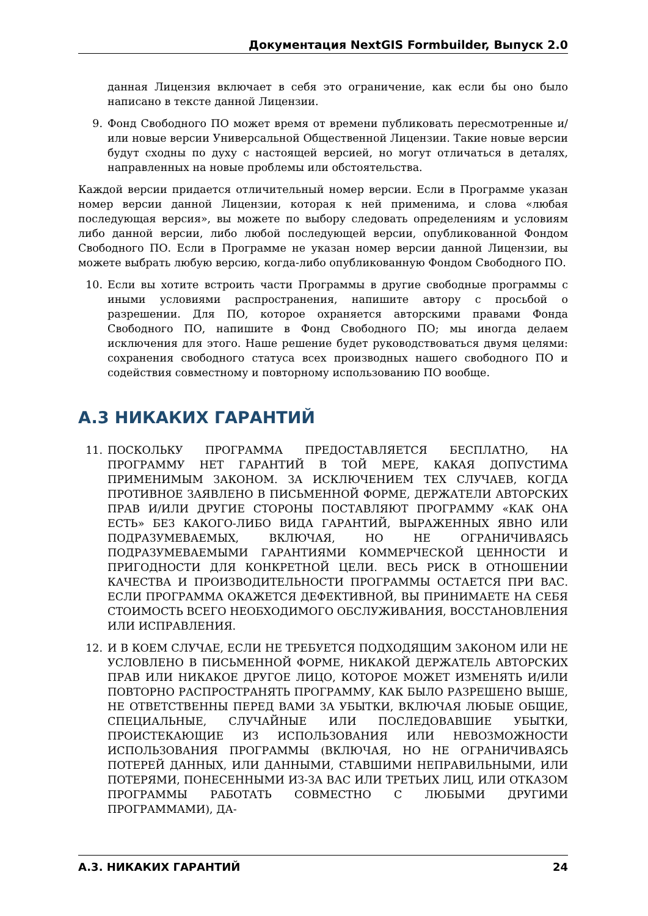Документация NextGIS Formbuilder, Выпуск 2.0
данная Лицензия включает в себя это ограничение, как если бы оно было написано в тексте данной Лицензии.
9. Фонд Свободного ПО может время от времени публиковать пересмотренные и/или новые версии Универсальной Общественной Лицензии. Такие новые версии будут сходны по духу с настоящей версией, но могут отличаться в деталях, направленных на новые проблемы или обстоятельства.
Каждой версии придается отличительный номер версии. Если в Программе указан номер версии данной Лицензии, которая к ней применима, и слова «любая последующая версия», вы можете по выбору следовать определениям и условиям либо данной версии, либо любой последующей версии, опубликованной Фондом Свободного ПО. Если в Программе не указан номер версии данной Лицензии, вы можете выбрать любую версию, когда-либо опубликованную Фондом Свободного ПО.
10. Если вы хотите встроить части Программы в другие свободные программы с иными условиями распространения, напишите автору с просьбой о разрешении. Для ПО, которое охраняется авторскими правами Фонда Свободного ПО, напишите в Фонд Свободного ПО; мы иногда делаем исключения для этого. Наше решение будет руководствоваться двумя целями: сохранения свободного статуса всех производных нашего свободного ПО и содействия совместному и повторному использованию ПО вообще.
A.3 НИКАКИХ ГАРАНТИЙ
11. ПОСКОЛЬКУ ПРОГРАММА ПРЕДОСТАВЛЯЕТСЯ БЕСПЛАТНО, НА ПРОГРАММУ НЕТ ГАРАНТИЙ В ТОЙ МЕРЕ, КАКАЯ ДОПУСТИМА ПРИМЕНИМЫМ ЗАКОНОМ. ЗА ИСКЛЮЧЕНИЕМ ТЕХ СЛУЧАЕВ, КОГДА ПРОТИВНОЕ ЗАЯВЛЕНО В ПИСЬМЕННОЙ ФОРМЕ, ДЕРЖАТЕЛИ АВТОРСКИХ ПРАВ И/ИЛИ ДРУГИЕ СТОРОНЫ ПОСТАВЛЯЮТ ПРОГРАММУ «КАК ОНА ЕСТЬ» БЕЗ КАКОГО-ЛИБО ВИДА ГАРАНТИЙ, ВЫРАЖЕННЫХ ЯВНО ИЛИ ПОДРАЗУМЕВАЕМЫХ, ВКЛЮЧАЯ, НО НЕ ОГРАНИЧИВАЯСЬ ПОДРАЗУМЕВАЕМЫМИ ГАРАНТИЯМИ КОММЕРЧЕСКОЙ ЦЕННОСТИ И ПРИГОДНОСТИ ДЛЯ КОНКРЕТНОЙ ЦЕЛИ. ВЕСЬ РИСК В ОТНОШЕНИИ КАЧЕСТВА И ПРОИЗВОДИТЕЛЬНОСТИ ПРОГРАММЫ ОСТАЕТСЯ ПРИ ВАС. ЕСЛИ ПРОГРАММА ОКАЖЕТСЯ ДЕФЕКТИВНОЙ, ВЫ ПРИНИМАЕТЕ НА СЕБЯ СТОИМОСТЬ ВСЕГО НЕОБХОДИМОГО ОБСЛУЖИВАНИЯ, ВОССТАНОВЛЕНИЯ ИЛИ ИСПРАВЛЕНИЯ.
12. И В КОЕМ СЛУЧАЕ, ЕСЛИ НЕ ТРЕБУЕТСЯ ПОДХОДЯЩИМ ЗАКОНОМ ИЛИ НЕ УСЛОВЛЕНО В ПИСЬМЕННОЙ ФОРМЕ, НИКАКОЙ ДЕРЖАТЕЛЬ АВТОРСКИХ ПРАВ ИЛИ НИКАКОЕ ДРУГОЕ ЛИЦО, КОТОРОЕ МОЖЕТ ИЗМЕНЯТЬ И/ИЛИ ПОВТОРНО РАСПРОСТРАНЯТЬ ПРОГРАММУ, КАК БЫЛО РАЗРЕШЕНО ВЫШЕ, НЕ ОТВЕТСТВЕННЫ ПЕРЕД ВАМИ ЗА УБЫТКИ, ВКЛЮЧАЯ ЛЮБЫЕ ОБЩИЕ, СПЕЦИАЛЬНЫЕ, СЛУЧАЙНЫЕ ИЛИ ПОСЛЕДОВАВШИЕ УБЫТКИ, ПРОИСТЕКАЮЩИЕ ИЗ ИСПОЛЬЗОВАНИЯ ИЛИ НЕВОЗМОЖНОСТИ ИСПОЛЬЗОВАНИЯ ПРОГРАММЫ (ВКЛЮЧАЯ, НО НЕ ОГРАНИЧИВАЯСЬ ПОТЕРЕЙ ДАННЫХ, ИЛИ ДАННЫМИ, СТАВШИМИ НЕПРАВИЛЬНЫМИ, ИЛИ ПОТЕРЯМИ, ПОНЕСЕННЫМИ ИЗ-ЗА ВАС ИЛИ ТРЕТЬИХ ЛИЦ, ИЛИ ОТКАЗОМ ПРОГРАММЫ РАБОТАТЬ СОВМЕСТНО С ЛЮБЫМИ ДРУГИМИ ПРОГРАММАМИ), ДА-
A.3. НИКАКИХ ГАРАНТИЙ 24